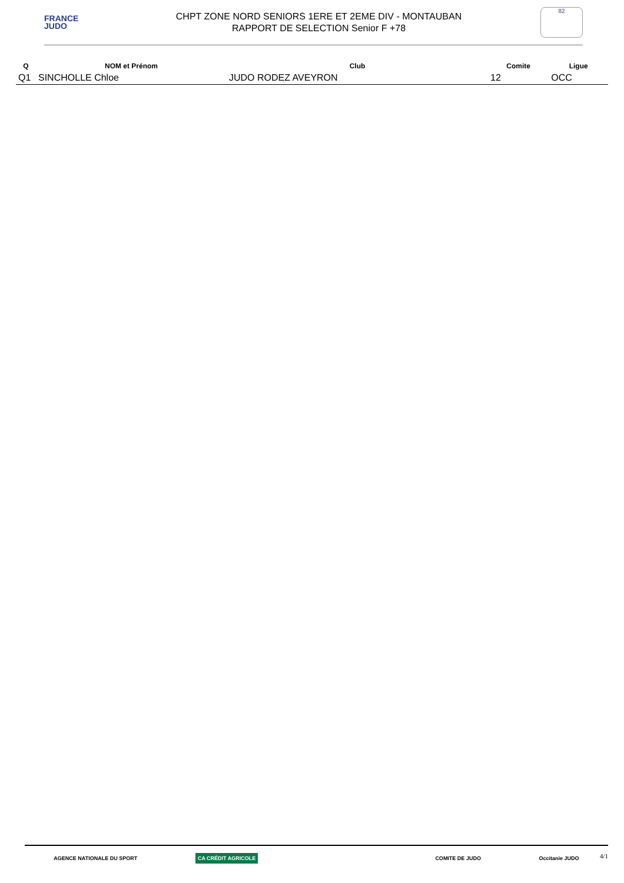FRANCE
JUDO
CHPT ZONE NORD SENIORS 1ERE ET 2EME DIV - MONTAUBAN
RAPPORT DE SELECTION Senior F +78
82
| Q | NOM et Prénom | Club | Comite | Ligue |
| --- | --- | --- | --- | --- |
| Q1 | SINCHOLLE Chloe | JUDO RODEZ AVEYRON | 12 | OCC |
AGENCE NATIONALE DU SPORT CA CRÉDIT AGRICOLE COMITE DE JUDO Occitanie JUDO
4/1